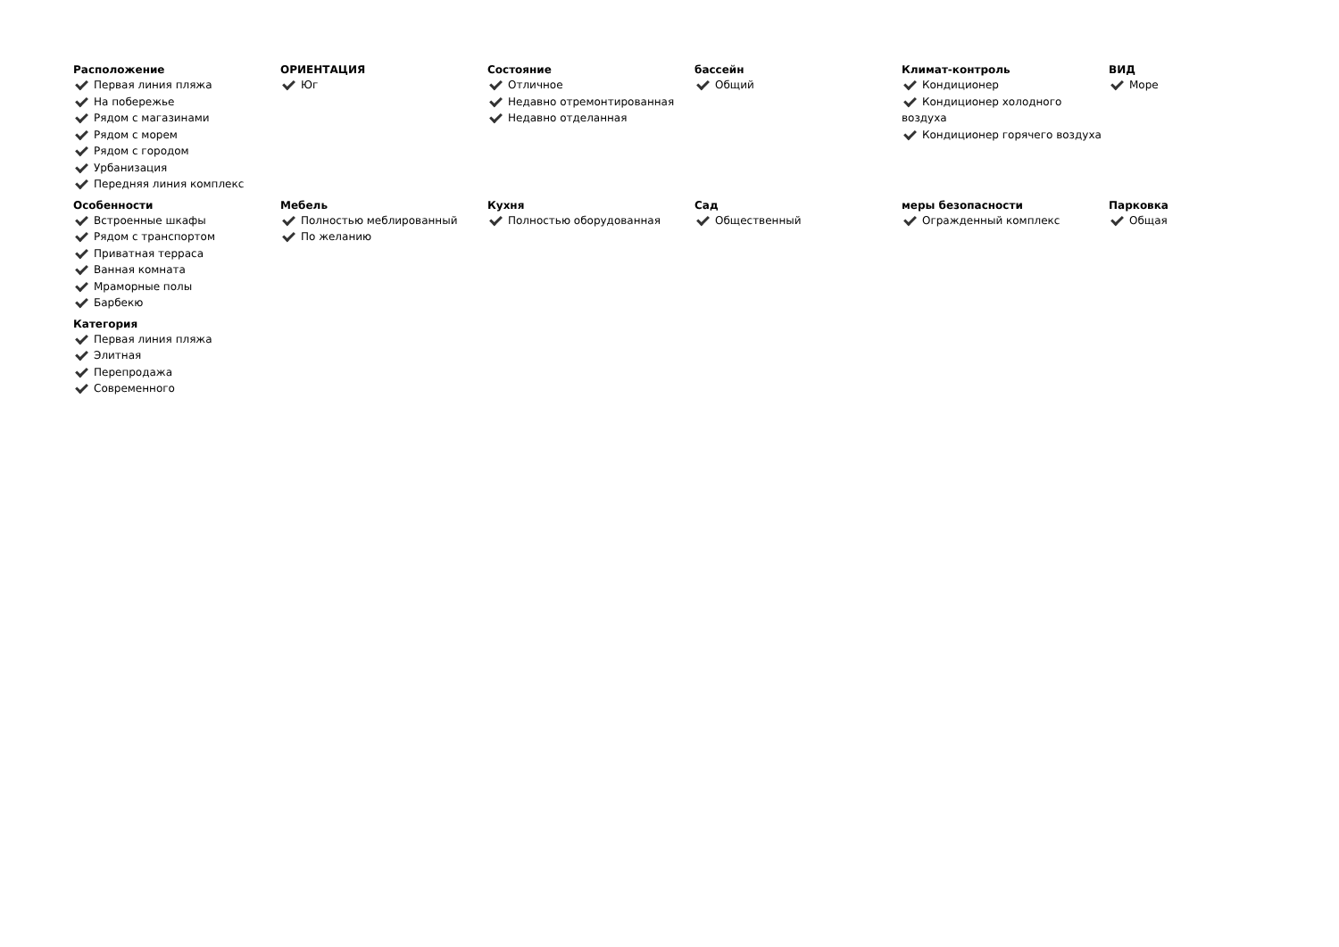Расположение
Первая линия пляжа
На побережье
Рядом с магазинами
Рядом с морем
Рядом с городом
Урбанизация
Передняя линия комплекс
ОРИЕНТАЦИЯ
Юг
Состояние
Отличное
Недавно отремонтированная
Недавно отделанная
бассейн
Общий
Климат-контроль
Кондиционер
Кондиционер холодного воздуха
Кондиционер горячего воздуха
ВИД
Море
Особенности
Встроенные шкафы
Рядом с транспортом
Приватная терраса
Ванная комната
Мраморные полы
Барбекю
Мебель
Полностью меблированный
По желанию
Кухня
Полностью оборудованная
Сад
Общественный
меры безопасности
Огражденный комплекс
Парковка
Общая
Категория
Первая линия пляжа
Элитная
Перепродажа
Современного